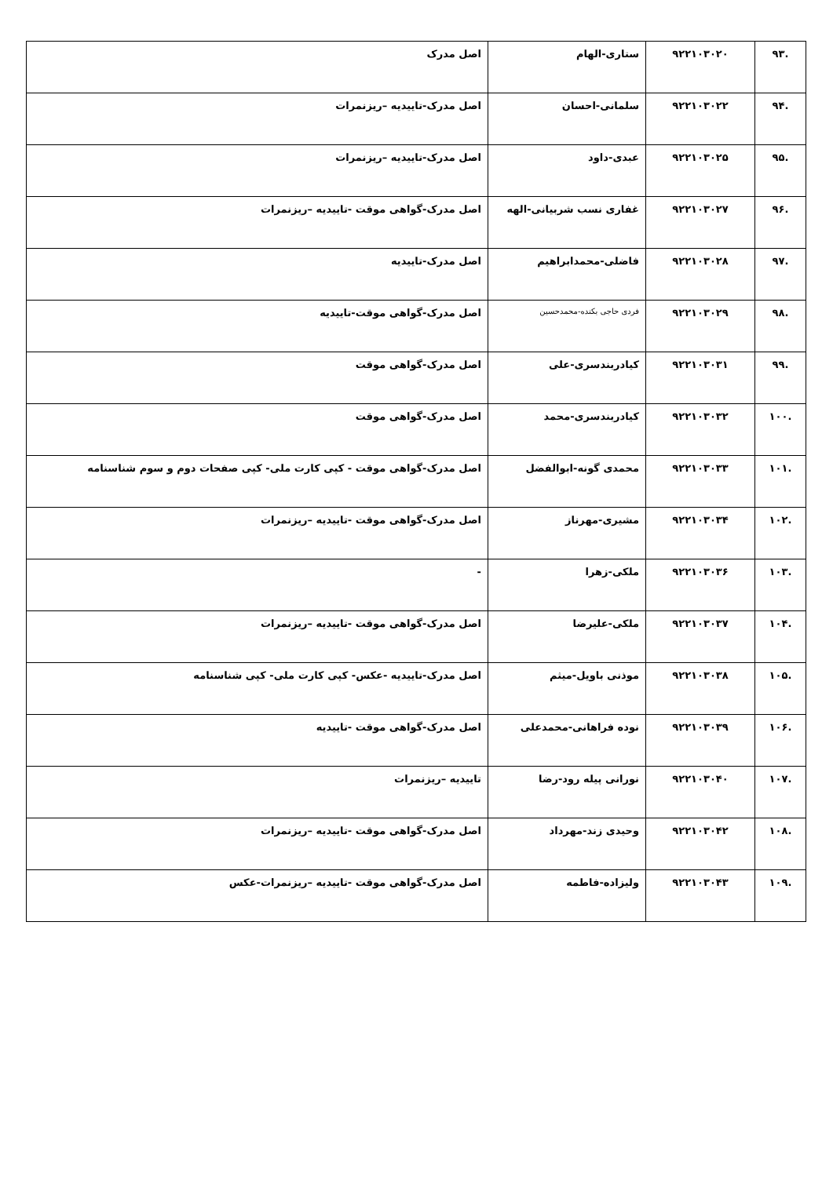| .۹۳ | ۹۲۲۱۰۳۰۲۰ | ستاری-الهام | اصل مدرک |
| .۹۴ | ۹۲۲۱۰۳۰۲۲ | سلمانی-احسان | اصل مدرک-تاییدیه –ریزنمرات |
| .۹۵ | ۹۲۲۱۰۳۰۲۵ | عبدی-داود | اصل مدرک-تاییدیه –ریزنمرات |
| .۹۶ | ۹۲۲۱۰۳۰۲۷ | غفاری نسب شربیانی-الهه | اصل مدرک-گواهی موقت -تاییدیه –ریزنمرات |
| .۹۷ | ۹۲۲۱۰۳۰۲۸ | فاضلی-محمدابراهیم | اصل مدرک-تاییدیه |
| .۹۸ | ۹۲۲۱۰۳۰۲۹ | فردی حاجی بکنده-محمدحسین | اصل مدرک-گواهی موقت-تاییدیه |
| .۹۹ | ۹۲۲۱۰۳۰۳۱ | کیادربندسری-علی | اصل مدرک-گواهی موقت |
| .۱۰۰ | ۹۲۲۱۰۳۰۳۲ | کیادربندسری-محمد | اصل مدرک-گواهی موقت |
| .۱۰۱ | ۹۲۲۱۰۳۰۳۳ | محمدی گونه-ابوالفضل | اصل مدرک-گواهی موقت - کپی کارت ملی- کپی صفحات دوم و سوم شناسنامه |
| .۱۰۲ | ۹۲۲۱۰۳۰۳۴ | مشیری-مهرناز | اصل مدرک-گواهی موقت -تاییدیه –ریزنمرات |
| .۱۰۳ | ۹۲۲۱۰۳۰۳۶ | ملکی-زهرا | - |
| .۱۰۴ | ۹۲۲۱۰۳۰۳۷ | ملکی-علیرضا | اصل مدرک-گواهی موقت -تاییدیه –ریزنمرات |
| .۱۰۵ | ۹۲۲۱۰۳۰۳۸ | موذنی باویل-میثم | اصل مدرک-تاییدیه -عکس- کپی کارت ملی- کپی شناسنامه |
| .۱۰۶ | ۹۲۲۱۰۳۰۳۹ | نوده فراهانی-محمدعلی | اصل مدرک-گواهی موقت -تاییدیه |
| .۱۰۷ | ۹۲۲۱۰۳۰۴۰ | نورانی پیله رود-رضا | تاییدیه –ریزنمرات |
| .۱۰۸ | ۹۲۲۱۰۳۰۴۲ | وحیدی زند-مهرداد | اصل مدرک-گواهی موقت -تاییدیه –ریزنمرات |
| .۱۰۹ | ۹۲۲۱۰۳۰۴۳ | ولیزاده-فاطمه | اصل مدرک-گواهی موقت -تاییدیه –ریزنمرات-عکس |